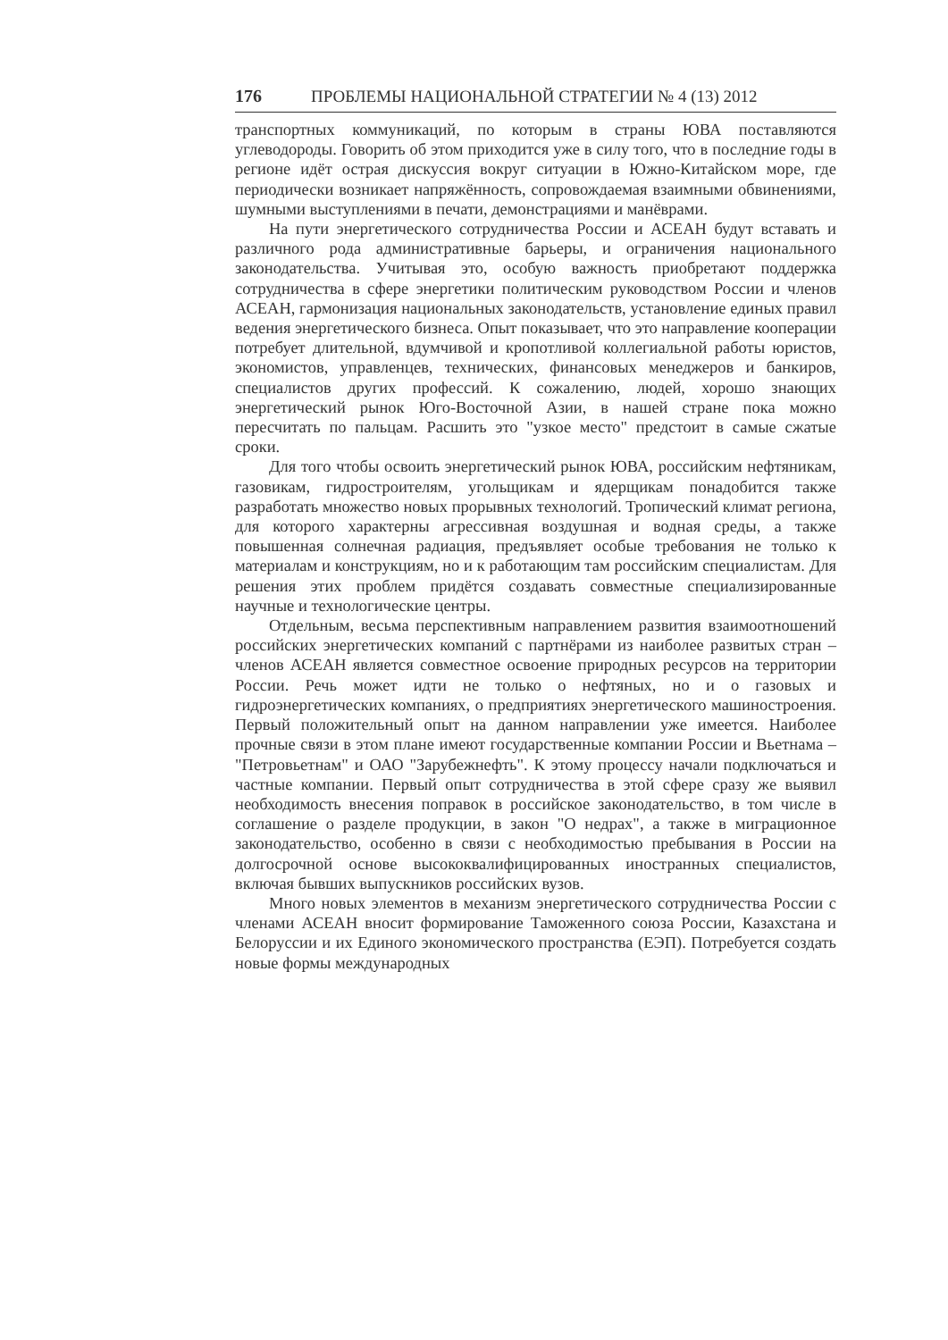176 ПРОБЛЕМЫ НАЦИОНАЛЬНОЙ СТРАТЕГИИ № 4 (13) 2012
транспортных коммуникаций, по которым в страны ЮВА поставляются углеводороды. Говорить об этом приходится уже в силу того, что в последние годы в регионе идёт острая дискуссия вокруг ситуации в Южно-Китайском море, где периодически возникает напряжённость, сопровождаемая взаимными обвинениями, шумными выступлениями в печати, демонстрациями и манёврами.
На пути энергетического сотрудничества России и АСЕАН будут вставать и различного рода административные барьеры, и ограничения национального законодательства. Учитывая это, особую важность приобретают поддержка сотрудничества в сфере энергетики политическим руководством России и членов АСЕАН, гармонизация национальных законодательств, установление единых правил ведения энергетического бизнеса. Опыт показывает, что это направление кооперации потребует длительной, вдумчивой и кропотливой коллегиальной работы юристов, экономистов, управленцев, технических, финансовых менеджеров и банкиров, специалистов других профессий. К сожалению, людей, хорошо знающих энергетический рынок Юго-Восточной Азии, в нашей стране пока можно пересчитать по пальцам. Расшить это "узкое место" предстоит в самые сжатые сроки.
Для того чтобы освоить энергетический рынок ЮВА, российским нефтяникам, газовикам, гидростроителям, угольщикам и ядерщикам понадобится также разработать множество новых прорывных технологий. Тропический климат региона, для которого характерны агрессивная воздушная и водная среды, а также повышенная солнечная радиация, предъявляет особые требования не только к материалам и конструкциям, но и к работающим там российским специалистам. Для решения этих проблем придётся создавать совместные специализированные научные и технологические центры.
Отдельным, весьма перспективным направлением развития взаимоотношений российских энергетических компаний с партнёрами из наиболее развитых стран – членов АСЕАН является совместное освоение природных ресурсов на территории России. Речь может идти не только о нефтяных, но и о газовых и гидроэнергетических компаниях, о предприятиях энергетического машиностроения. Первый положительный опыт на данном направлении уже имеется. Наиболее прочные связи в этом плане имеют государственные компании России и Вьетнама – "Петровьетнам" и ОАО "Зарубежнефть". К этому процессу начали подключаться и частные компании. Первый опыт сотрудничества в этой сфере сразу же выявил необходимость внесения поправок в российское законодательство, в том числе в соглашение о разделе продукции, в закон "О недрах", а также в миграционное законодательство, особенно в связи с необходимостью пребывания в России на долгосрочной основе высококвалифицированных иностранных специалистов, включая бывших выпускников российских вузов.
Много новых элементов в механизм энергетического сотрудничества России с членами АСЕАН вносит формирование Таможенного союза России, Казахстана и Белоруссии и их Единого экономического пространства (ЕЭП). Потребуется создать новые формы международных